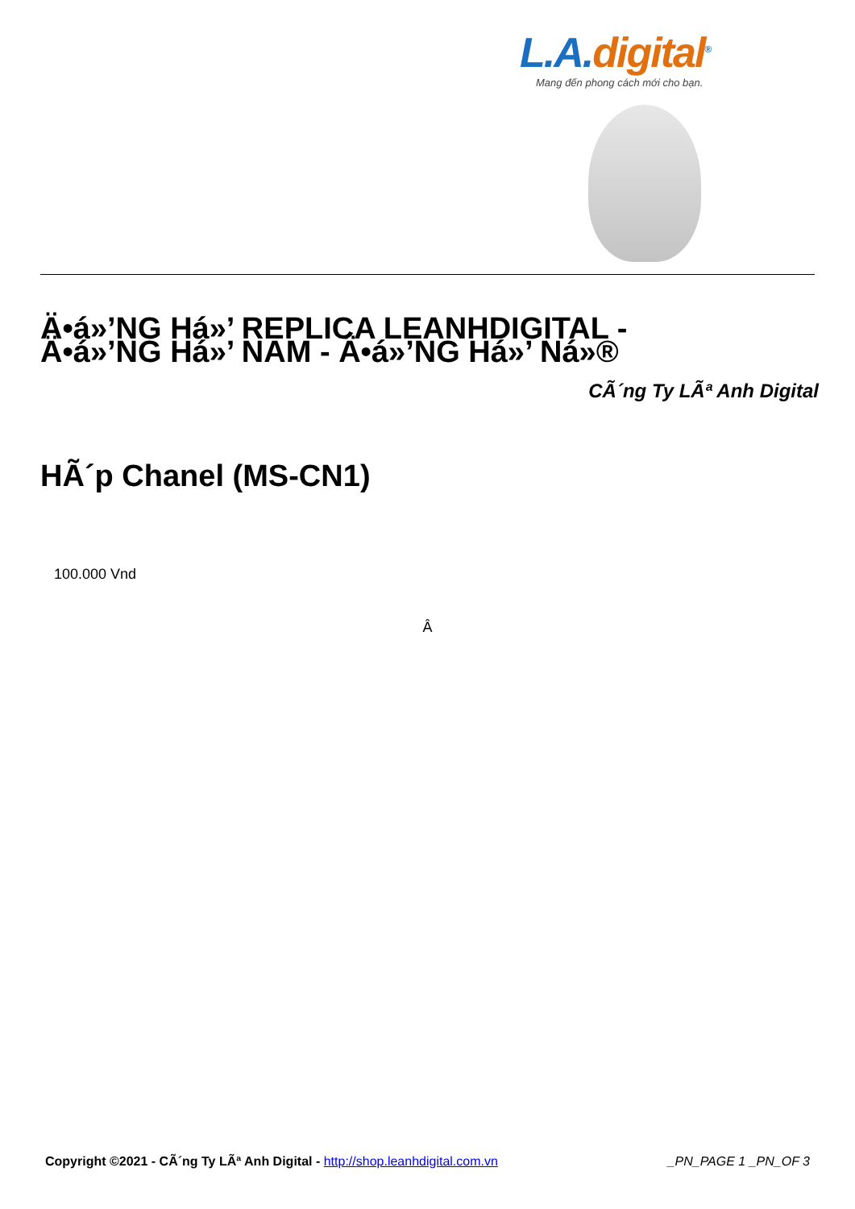L.A.digital<sup>®</sup>
Mang đến phong cách mới cho bạn.
Ä•á»’NG Há»’ REPLICA LEANHDIGITAL - Ä•á»’NG Há»’ NAM - Ä•á»’NG Há»’ Ná»®
CÃ´ng Ty LÃª Anh Digital
HÃ´p Chanel (MS-CN1)
100.000 Vnd
Â
Copyright ©2021 - CÃ´ng Ty LÃª Anh Digital - http://shop.leanhdigital.com.vn
_PN_PAGE 1 _PN_OF 3